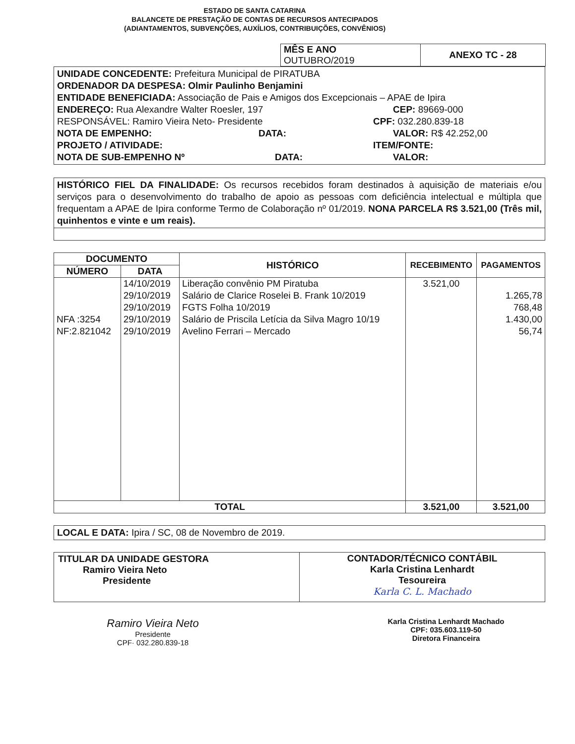ESTADO DE SANTA CATARINA
BALANCETE DE PRESTAÇÃO DE CONTAS DE RECURSOS ANTECIPADOS
(ADIANTAMENTOS, SUBVENÇÕES, AUXÍLIOS, CONTRIBUIÇÕES, CONVÊNIOS)
| MÊS E ANO OUTUBRO/2019 | ANEXO TC - 28 |
UNIDADE CONCEDENTE: Prefeitura Municipal de PIRATUBA
ORDENADOR DA DESPESA: Olmir Paulinho Benjamini
ENTIDADE BENEFICIADA: Associação de Pais e Amigos dos Excepcionais – APAE de Ipira
ENDEREÇO: Rua Alexandre Walter Roesler, 197 CEP: 89669-000
RESPONSÁVEL: Ramiro Vieira Neto- Presidente CPF: 032.280.839-18
NOTA DE EMPENHO: DATA: VALOR: R$ 42.252,00
PROJETO / ATIVIDADE: ITEM/FONTE:
NOTA DE SUB-EMPENHO Nº DATA: VALOR:
HISTÓRICO FIEL DA FINALIDADE: Os recursos recebidos foram destinados à aquisição de materiais e/ou serviços para o desenvolvimento do trabalho de apoio as pessoas com deficiência intelectual e múltipla que frequentam a APAE de Ipira conforme Termo de Colaboração nº 01/2019. NONA PARCELA R$ 3.521,00 (Três mil, quinhentos e vinte e um reais).
| DOCUMENTO | | HISTÓRICO | RECEBIMENTO | PAGAMENTOS |
| --- | --- | --- | --- | --- |
| NÚMERO | DATA | | | |
| NFA :3254 NF:2.821042 | 14/10/2019 29/10/2019 29/10/2019 29/10/2019 29/10/2019 | Liberação convênio PM Piratuba Salário de Clarice Roselei B. Frank 10/2019 FGTS Folha 10/2019 Salário de Priscila Letícia da Silva Magro 10/19 Avelino Ferrari – Mercado | 3.521,00 | 1.265,78 768,48 1.430,00 56,74 |
| TOTAL | | | 3.521,00 | 3.521,00 |
LOCAL E DATA: Ipira / SC, 08 de Novembro de 2019.
| TITULAR DA UNIDADE GESTORA Ramiro Vieira Neto Presidente | CONTADOR/TÉCNICO CONTÁBIL Karla Cristina Lenhardt Tesoureira Karla C. L. Machado |
Ramiro Vieira Neto
Presidente
CPF· 032.280.839-18
Karla Cristina Lenhardt Machado
CPF: 035.603.119-50
Diretora Financeira